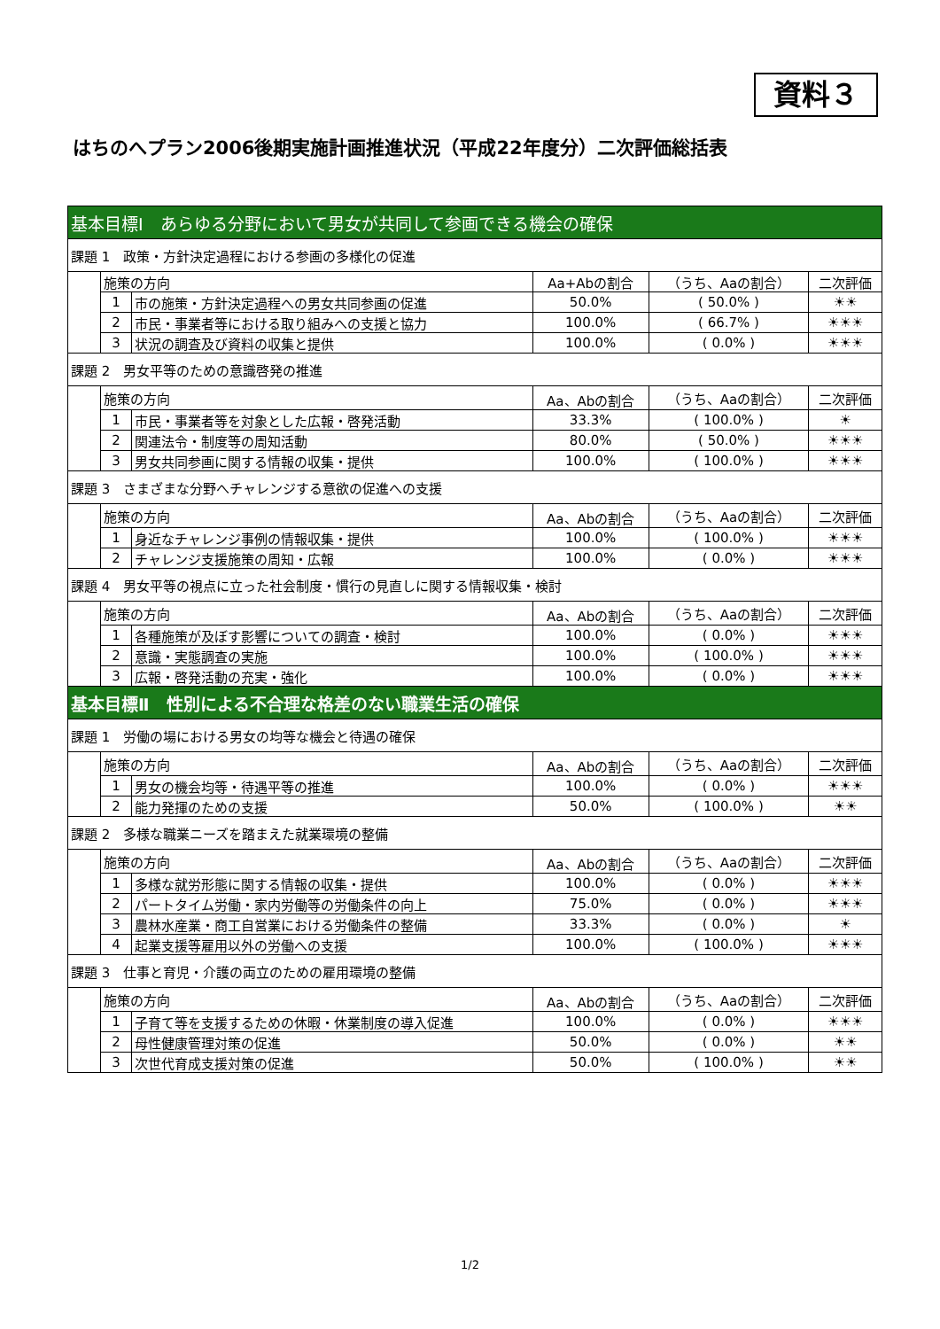資料３
はちのへプラン2006後期実施計画推進状況（平成22年度分）二次評価総括表
| 基本目標Ⅰ あらゆる分野において男女が共同して参画できる機会の確保 | | | | | |
| 課題 1 政策・方針決定過程における参画の多様化の促進 | | | | | |
| | 施策の方向 | | Aa+Abの割合 | （うち、Aaの割合） | 二次評価 |
| | 1 | 市の施策・方針決定過程への男女共同参画の促進 | 50.0% | ( 50.0% ) | ☀☀ |
| | 2 | 市民・事業者等における取り組みへの支援と協力 | 100.0% | ( 66.7% ) | ☀☀☀ |
| | 3 | 状況の調査及び資料の収集と提供 | 100.0% | ( 0.0% ) | ☀☀☀ |
| 課題 2 男女平等のための意識啓発の推進 | | | | | |
| | 施策の方向 | | Aa、Abの割合 | （うち、Aaの割合） | 二次評価 |
| | 1 | 市民・事業者等を対象とした広報・啓発活動 | 33.3% | ( 100.0% ) | ☀ |
| | 2 | 関連法令・制度等の周知活動 | 80.0% | ( 50.0% ) | ☀☀☀ |
| | 3 | 男女共同参画に関する情報の収集・提供 | 100.0% | ( 100.0% ) | ☀☀☀ |
| 課題 3 さまざまな分野へチャレンジする意欲の促進への支援 | | | | | |
| | 施策の方向 | | Aa、Abの割合 | （うち、Aaの割合） | 二次評価 |
| | 1 | 身近なチャレンジ事例の情報収集・提供 | 100.0% | ( 100.0% ) | ☀☀☀ |
| | 2 | チャレンジ支援施策の周知・広報 | 100.0% | ( 0.0% ) | ☀☀☀ |
| 課題 4 男女平等の視点に立った社会制度・慣行の見直しに関する情報収集・検討 | | | | | |
| | 施策の方向 | | Aa、Abの割合 | （うち、Aaの割合） | 二次評価 |
| | 1 | 各種施策が及ぼす影響についての調査・検討 | 100.0% | ( 0.0% ) | ☀☀☀ |
| | 2 | 意識・実態調査の実施 | 100.0% | ( 100.0% ) | ☀☀☀ |
| | 3 | 広報・啓発活動の充実・強化 | 100.0% | ( 0.0% ) | ☀☀☀ |
| 基本目標Ⅱ 性別による不合理な格差のない職業生活の確保 | | | | | |
| 課題 1 労働の場における男女の均等な機会と待遇の確保 | | | | | |
| | 施策の方向 | | Aa、Abの割合 | （うち、Aaの割合） | 二次評価 |
| | 1 | 男女の機会均等・待遇平等の推進 | 100.0% | ( 0.0% ) | ☀☀☀ |
| | 2 | 能力発揮のための支援 | 50.0% | ( 100.0% ) | ☀☀ |
| 課題 2 多様な職業ニーズを踏まえた就業環境の整備 | | | | | |
| | 施策の方向 | | Aa、Abの割合 | （うち、Aaの割合） | 二次評価 |
| | 1 | 多様な就労形態に関する情報の収集・提供 | 100.0% | ( 0.0% ) | ☀☀☀ |
| | 2 | パートタイム労働・家内労働等の労働条件の向上 | 75.0% | ( 0.0% ) | ☀☀☀ |
| | 3 | 農林水産業・商工自営業における労働条件の整備 | 33.3% | ( 0.0% ) | ☀ |
| | 4 | 起業支援等雇用以外の労働への支援 | 100.0% | ( 100.0% ) | ☀☀☀ |
| 課題 3 仕事と育児・介護の両立のための雇用環境の整備 | | | | | |
| | 施策の方向 | | Aa、Abの割合 | （うち、Aaの割合） | 二次評価 |
| | 1 | 子育て等を支援するための休暇・休業制度の導入促進 | 100.0% | ( 0.0% ) | ☀☀☀ |
| | 2 | 母性健康管理対策の促進 | 50.0% | ( 0.0% ) | ☀☀ |
| | 3 | 次世代育成支援対策の促進 | 50.0% | ( 100.0% ) | ☀☀ |
1/2